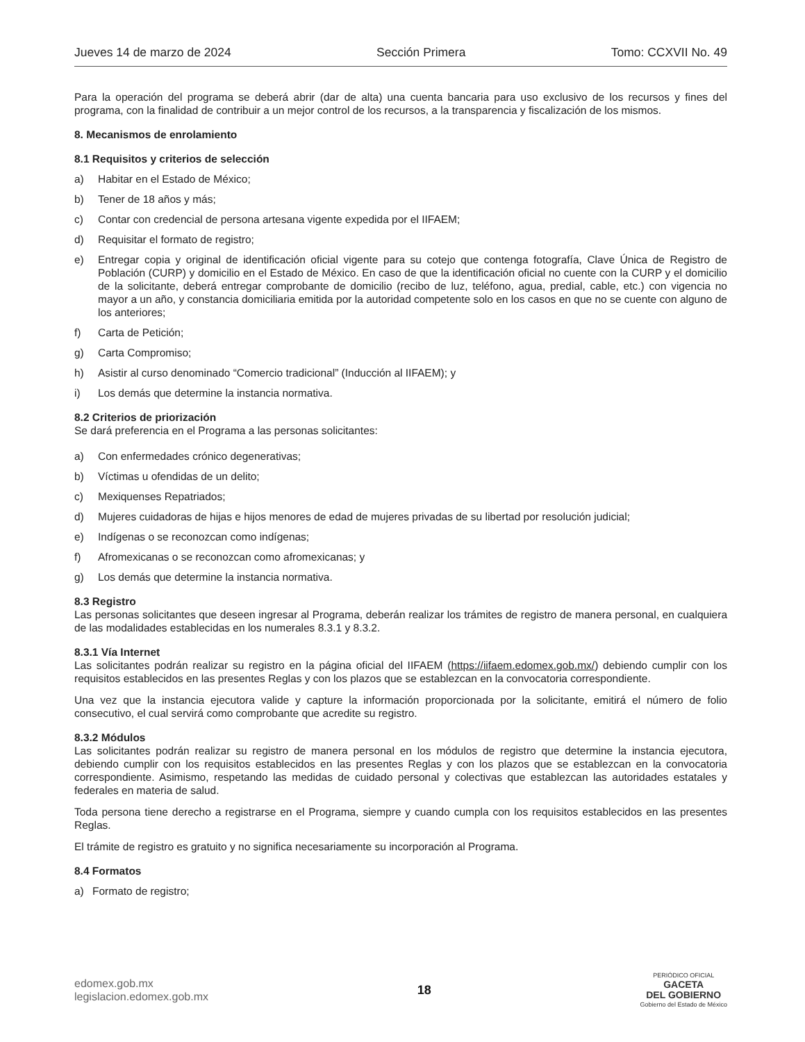Jueves 14 de marzo de 2024 Sección Primera Tomo: CCXVII No. 49
Para la operación del programa se deberá abrir (dar de alta) una cuenta bancaria para uso exclusivo de los recursos y fines del programa, con la finalidad de contribuir a un mejor control de los recursos, a la transparencia y fiscalización de los mismos.
8. Mecanismos de enrolamiento
8.1 Requisitos y criterios de selección
a) Habitar en el Estado de México;
b) Tener de 18 años y más;
c) Contar con credencial de persona artesana vigente expedida por el IIFAEM;
d) Requisitar el formato de registro;
e) Entregar copia y original de identificación oficial vigente para su cotejo que contenga fotografía, Clave Única de Registro de Población (CURP) y domicilio en el Estado de México. En caso de que la identificación oficial no cuente con la CURP y el domicilio de la solicitante, deberá entregar comprobante de domicilio (recibo de luz, teléfono, agua, predial, cable, etc.) con vigencia no mayor a un año, y constancia domiciliaria emitida por la autoridad competente solo en los casos en que no se cuente con alguno de los anteriores;
f) Carta de Petición;
g) Carta Compromiso;
h) Asistir al curso denominado “Comercio tradicional” (Inducción al IIFAEM); y
i) Los demás que determine la instancia normativa.
8.2 Criterios de priorización
Se dará preferencia en el Programa a las personas solicitantes:
a) Con enfermedades crónico degenerativas;
b) Víctimas u ofendidas de un delito;
c) Mexiquenses Repatriados;
d) Mujeres cuidadoras de hijas e hijos menores de edad de mujeres privadas de su libertad por resolución judicial;
e) Indígenas o se reconozcan como indígenas;
f) Afromexicanas o se reconozcan como afromexicanas; y
g) Los demás que determine la instancia normativa.
8.3 Registro
Las personas solicitantes que deseen ingresar al Programa, deberán realizar los trámites de registro de manera personal, en cualquiera de las modalidades establecidas en los numerales 8.3.1 y 8.3.2.
8.3.1 Vía Internet
Las solicitantes podrán realizar su registro en la página oficial del IIFAEM (https://iifaem.edomex.gob.mx/) debiendo cumplir con los requisitos establecidos en las presentes Reglas y con los plazos que se establezcan en la convocatoria correspondiente.
Una vez que la instancia ejecutora valide y capture la información proporcionada por la solicitante, emitirá el número de folio consecutivo, el cual servirá como comprobante que acredite su registro.
8.3.2 Módulos
Las solicitantes podrán realizar su registro de manera personal en los módulos de registro que determine la instancia ejecutora, debiendo cumplir con los requisitos establecidos en las presentes Reglas y con los plazos que se establezcan en la convocatoria correspondiente. Asimismo, respetando las medidas de cuidado personal y colectivas que establezcan las autoridades estatales y federales en materia de salud.
Toda persona tiene derecho a registrarse en el Programa, siempre y cuando cumpla con los requisitos establecidos en las presentes Reglas.
El trámite de registro es gratuito y no significa necesariamente su incorporación al Programa.
8.4 Formatos
a) Formato de registro;
edomex.gob.mx
legislacion.edomex.gob.mx
18
PERIÓDICO OFICIAL
GACETA
DEL GOBIERNO
Gobierno del Estado de México